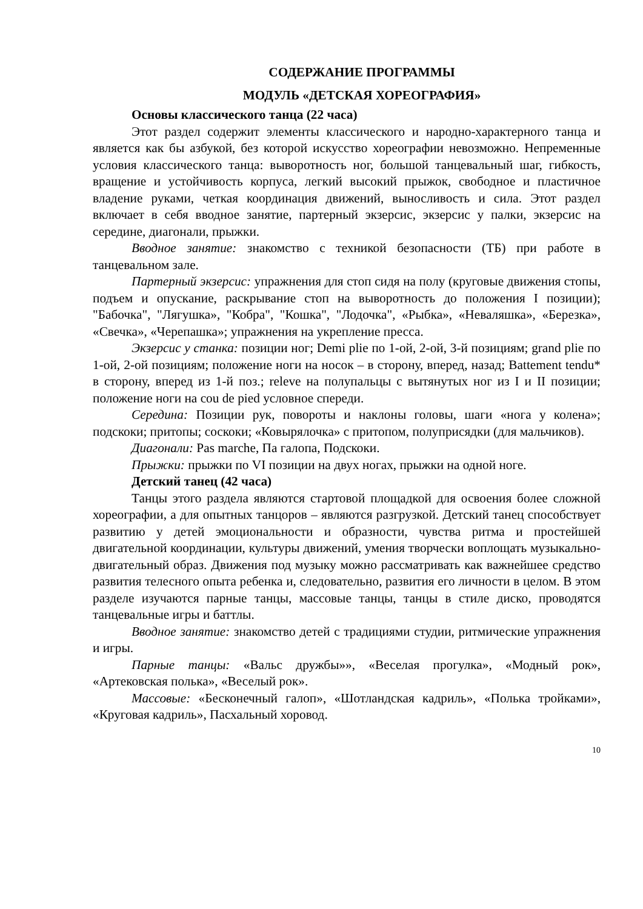СОДЕРЖАНИЕ ПРОГРАММЫ
МОДУЛЬ «ДЕТСКАЯ ХОРЕОГРАФИЯ»
Основы классического танца (22 часа)
Этот раздел содержит элементы классического и народно-характерного танца и является как бы азбукой, без которой искусство хореографии невозможно. Непременные условия классического танца: выворотность ног, большой танцевальный шаг, гибкость, вращение и устойчивость корпуса, легкий высокий прыжок, свободное и пластичное владение руками, четкая координация движений, выносливость и сила. Этот раздел включает в себя вводное занятие, партерный экзерсис, экзерсис у палки, экзерсис на середине, диагонали, прыжки.
Вводное занятие: знакомство с техникой безопасности (ТБ) при работе в танцевальном зале.
Партерный экзерсис: упражнения для стоп сидя на полу (круговые движения стопы, подъем и опускание, раскрывание стоп на выворотность до положения I позиции); "Бабочка", "Лягушка», "Кобра", "Кошка", "Лодочка", «Рыбка», «Неваляшка», «Березка», «Свечка», «Черепашка»; упражнения на укрепление пресса.
Экзерсис у станка: позиции ног; Demi plie по 1-ой, 2-ой, 3-й позициям; grand plie по 1-ой, 2-ой позициям; положение ноги на носок – в сторону, вперед, назад; Battement tendu* в сторону, вперед из 1-й поз.; releve на полупальцы с вытянутых ног из I и II позиции; положение ноги на cou de pied условное спереди.
Середина: Позиции рук, повороты и наклоны головы, шаги «нога у колена»; подскоки; притопы; соскоки; «Ковырялочка» с притопом, полуприсядки (для мальчиков).
Диагонали: Pas marche, Па галопа, Подскоки.
Прыжки: прыжки по VI позиции на двух ногах, прыжки на одной ноге.
Детский танец (42 часа)
Танцы этого раздела являются стартовой площадкой для освоения более сложной хореографии, а для опытных танцоров – являются разгрузкой. Детский танец способствует развитию у детей эмоциональности и образности, чувства ритма и простейшей двигательной координации, культуры движений, умения творчески воплощать музыкально-двигательный образ. Движения под музыку можно рассматривать как важнейшее средство развития телесного опыта ребенка и, следовательно, развития его личности в целом. В этом разделе изучаются парные танцы, массовые танцы, танцы в стиле диско, проводятся танцевальные игры и баттлы.
Вводное занятие: знакомство детей с традициями студии, ритмические упражнения и игры.
Парные танцы: «Вальс дружбы»», «Веселая прогулка», «Модный рок», «Артековская полька», «Веселый рок».
Массовые: «Бесконечный галоп», «Шотландская кадриль», «Полька тройками», «Круговая кадриль», Пасхальный хоровод.
10